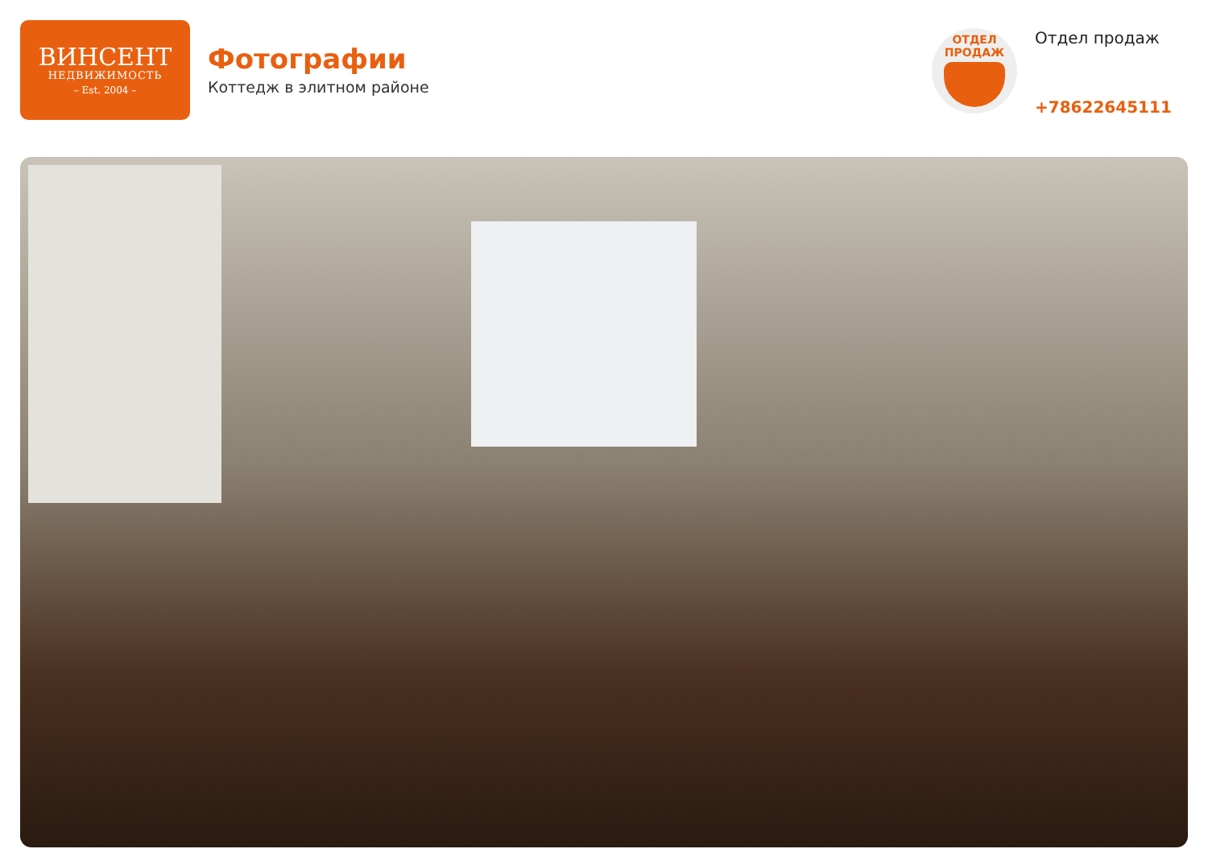ВИНСЕНТ
НЕДВИЖИМОСТЬ
– Est. 2004 –
Фотографии
Коттедж в элитном районе
ОТДЕЛ
ПРОДАЖ
Отдел продаж
+78622645111